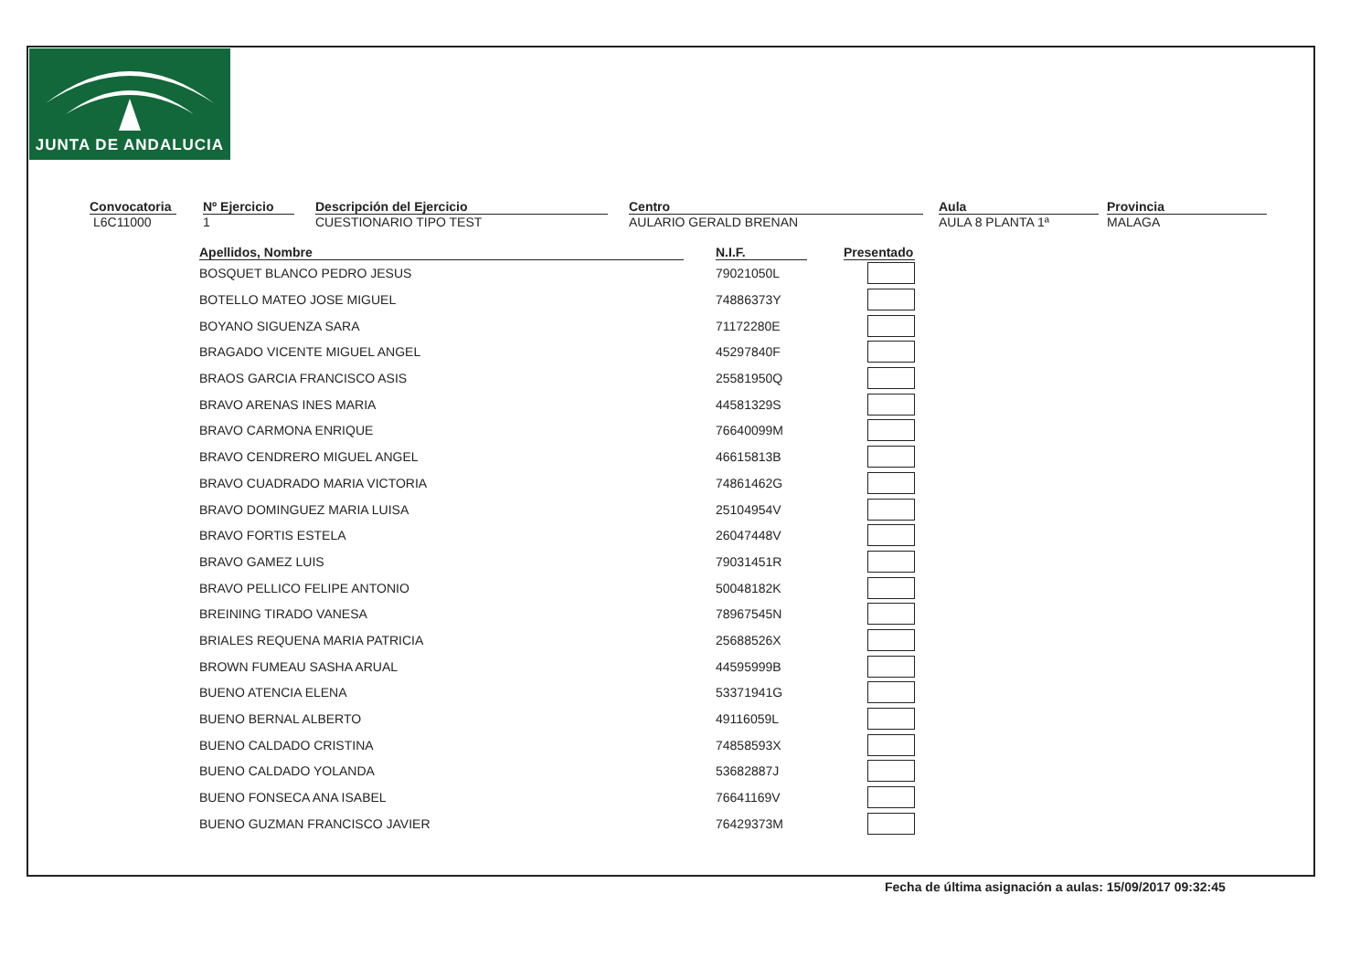JUNTA DE ANDALUCIA
Convocatoria
L6C11000
Nº Ejercicio
1
Descripción del Ejercicio
CUESTIONARIO TIPO TEST
Centro
AULARIO GERALD BRENAN
Aula
AULA 8 PLANTA 1ª
Provincia
MALAGA
| Apellidos, Nombre | | N.I.F. | | Presentado |
| --- | --- | --- | --- | --- |
| BOSQUET BLANCO PEDRO JESUS | | 79021050L | | |
| BOTELLO MATEO JOSE MIGUEL | | 74886373Y | | |
| BOYANO SIGUENZA SARA | | 71172280E | | |
| BRAGADO VICENTE MIGUEL ANGEL | | 45297840F | | |
| BRAOS GARCIA FRANCISCO ASIS | | 25581950Q | | |
| BRAVO ARENAS INES MARIA | | 44581329S | | |
| BRAVO CARMONA ENRIQUE | | 76640099M | | |
| BRAVO CENDRERO MIGUEL ANGEL | | 46615813B | | |
| BRAVO CUADRADO MARIA VICTORIA | | 74861462G | | |
| BRAVO DOMINGUEZ MARIA LUISA | | 25104954V | | |
| BRAVO FORTIS ESTELA | | 26047448V | | |
| BRAVO GAMEZ LUIS | | 79031451R | | |
| BRAVO PELLICO FELIPE ANTONIO | | 50048182K | | |
| BREINING TIRADO VANESA | | 78967545N | | |
| BRIALES REQUENA MARIA PATRICIA | | 25688526X | | |
| BROWN FUMEAU SASHA ARUAL | | 44595999B | | |
| BUENO ATENCIA ELENA | | 53371941G | | |
| BUENO BERNAL ALBERTO | | 49116059L | | |
| BUENO CALDADO CRISTINA | | 74858593X | | |
| BUENO CALDADO YOLANDA | | 53682887J | | |
| BUENO FONSECA ANA ISABEL | | 76641169V | | |
| BUENO GUZMAN FRANCISCO JAVIER | | 76429373M | | |
Fecha de última asignación a aulas: 15/09/2017 09:32:45